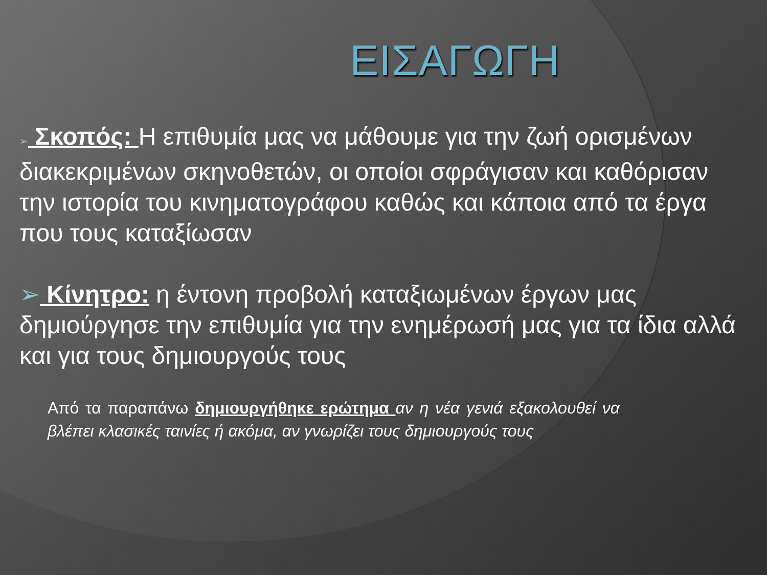ΕΙΣΑΓΩΓΗ
➢ Σκοπός: Η επιθυμία μας να μάθουμε για την ζωή ορισμένων διακεκριμένων σκηνοθετών, οι οποίοι σφράγισαν και καθόρισαν την ιστορία του κινηματογράφου καθώς και κάποια από τα έργα που τους καταξίωσαν
➢ Κίνητρο: η έντονη προβολή καταξιωμένων έργων μας δημιούργησε την επιθυμία για την ενημέρωσή μας για τα ίδια αλλά και για τους δημιουργούς τους
Από τα παραπάνω δημιουργήθηκε ερώτημα αν η νέα γενιά εξακολουθεί να βλέπει κλασικές ταινίες ή ακόμα, αν γνωρίζει τους δημιουργούς τους